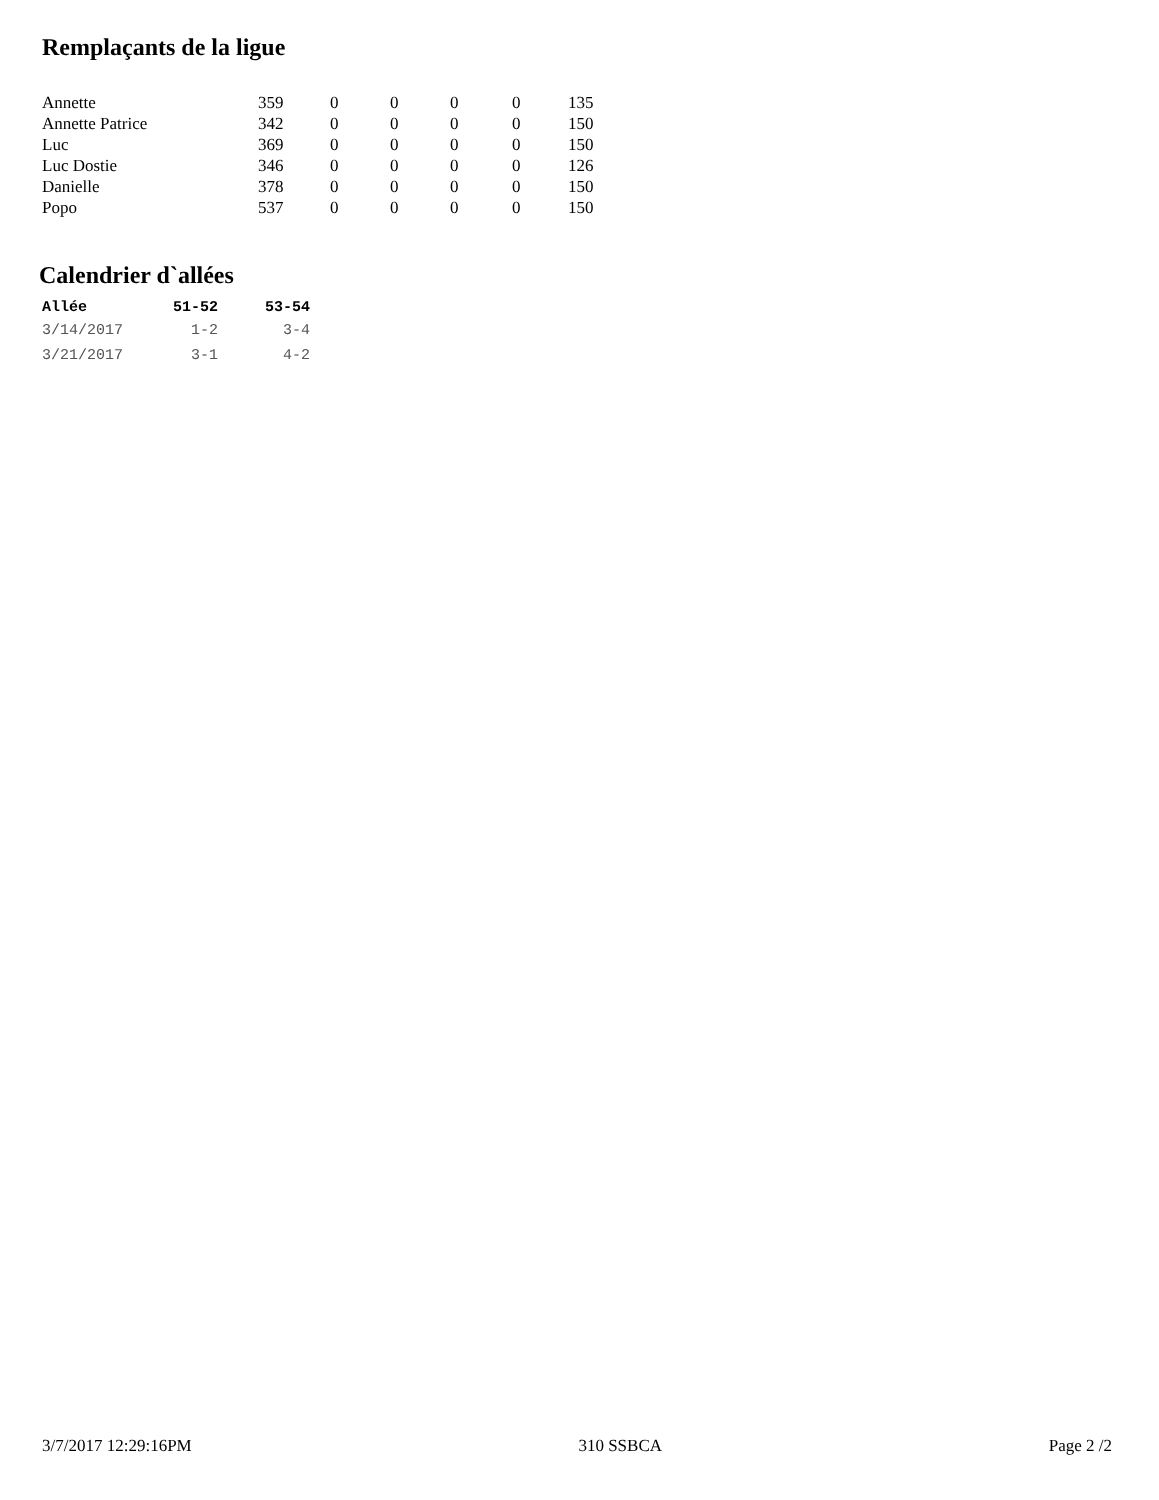Remplaçants de la ligue
| Annette | 359 | 0 | 0 | 0 | 0 | 135 |
| Annette Patrice | 342 | 0 | 0 | 0 | 0 | 150 |
| Luc | 369 | 0 | 0 | 0 | 0 | 150 |
| Luc Dostie | 346 | 0 | 0 | 0 | 0 | 126 |
| Danielle | 378 | 0 | 0 | 0 | 0 | 150 |
| Popo | 537 | 0 | 0 | 0 | 0 | 150 |
Calendrier d`allées
| Allée | 51-52 | 53-54 |
| --- | --- | --- |
| 3/14/2017 | 1-2 | 3-4 |
| 3/21/2017 | 3-1 | 4-2 |
3/7/2017 12:29:16PM 310 SSBCA Page 2 /2